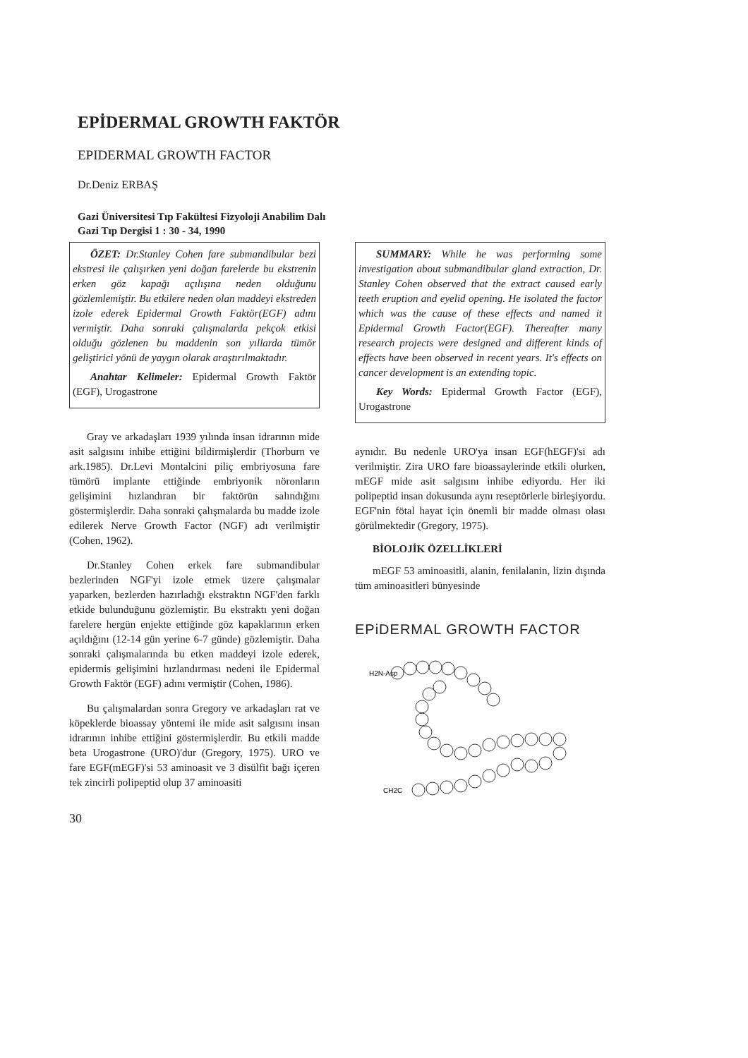EPİDERMAL GROWTH FAKTÖR
EPIDERMAL GROWTH FACTOR
Dr.Deniz ERBAŞ
Gazi Üniversitesi Tıp Fakültesi Fizyoloji Anabilim Dalı
Gazi Tıp Dergisi 1 : 30 - 34, 1990
ÖZET: Dr.Stanley Cohen fare submandibular bezi ekstresi ile çalışırken yeni doğan farelerde bu ekstrenin erken göz kapağı açılışına neden olduğunu gözlemlemiştir. Bu etkilere neden olan maddeyi ekstreden izole ederek Epidermal Growth Faktör(EGF) adını vermiştir. Daha sonraki çalışmalarda pekçok etkisi olduğu gözlenen bu maddenin son yıllarda tümör geliştirici yönü de yaygın olarak araştırılmaktadır.
Anahtar Kelimeler: Epidermal Growth Faktör (EGF), Urogastrone
Gray ve arkadaşları 1939 yılında insan idrarının mide asit salgısını inhibe ettiğini bildirmişlerdir (Thorburn ve ark.1985). Dr.Levi Montalcini piliç embriyosuna fare tümörü implante ettiğinde embriyonik nöronların gelişimini hızlandıran bir faktörün salındığını göstermişlerdir. Daha sonraki çalışmalarda bu madde izole edilerek Nerve Growth Factor (NGF) adı verilmiştir (Cohen, 1962).
Dr.Stanley Cohen erkek fare submandibular bezlerinden NGF'yi izole etmek üzere çalışmalar yaparken, bezlerden hazırladığı ekstraktın NGF'den farklı etkide bulunduğunu gözlemiştir. Bu ekstraktı yeni doğan farelere hergün enjekte ettiğinde göz kapaklarının erken açıldığını (12-14 gün yerine 6-7 günde) gözlemiştir. Daha sonraki çalışmalarında bu etken maddeyi izole ederek, epidermis gelişimini hızlandırması nedeni ile Epidermal Growth Faktör (EGF) adını vermiştir (Cohen, 1986).
Bu çalışmalardan sonra Gregory ve arkadaşları rat ve köpeklerde bioassay yöntemi ile mide asit salgısını insan idrarının inhibe ettiğini göstermişlerdir. Bu etkili madde beta Urogastrone (URO)'dur (Gregory, 1975). URO ve fare EGF(mEGF)'si 53 aminoasit ve 3 disülfit bağı içeren tek zincirli polipeptid olup 37 aminoasiti
30
SUMMARY: While he was performing some investigation about submandibular gland extraction, Dr. Stanley Cohen observed that the extract caused early teeth eruption and eyelid opening. He isolated the factor which was the cause of these effects and named it Epidermal Growth Factor(EGF). Thereafter many research projects were designed and different kinds of effects have been observed in recent years. It's effects on cancer development is an extending topic.
Key Words: Epidermal Growth Factor (EGF), Urogastrone
aynıdır. Bu nedenle URO'ya insan EGF(hEGF)'si adı verilmiştir. Zira URO fare bioassaylerinde etkili olurken, mEGF mide asit salgısını inhibe ediyordu. Her iki polipeptid insan dokusunda aynı reseptörlerle birleşiyordu. EGF'nin fötal hayat için önemli bir madde olması olası görülmektedir (Gregory, 1975).
BİOLOJİK ÖZELLİKLERİ
mEGF 53 aminoasitli, alanin, fenilalanin, lizin dışında tüm aminoasitleri bünyesinde
EPiDERMAL GROWTH FACTOR
H2N-Asp
CH2C